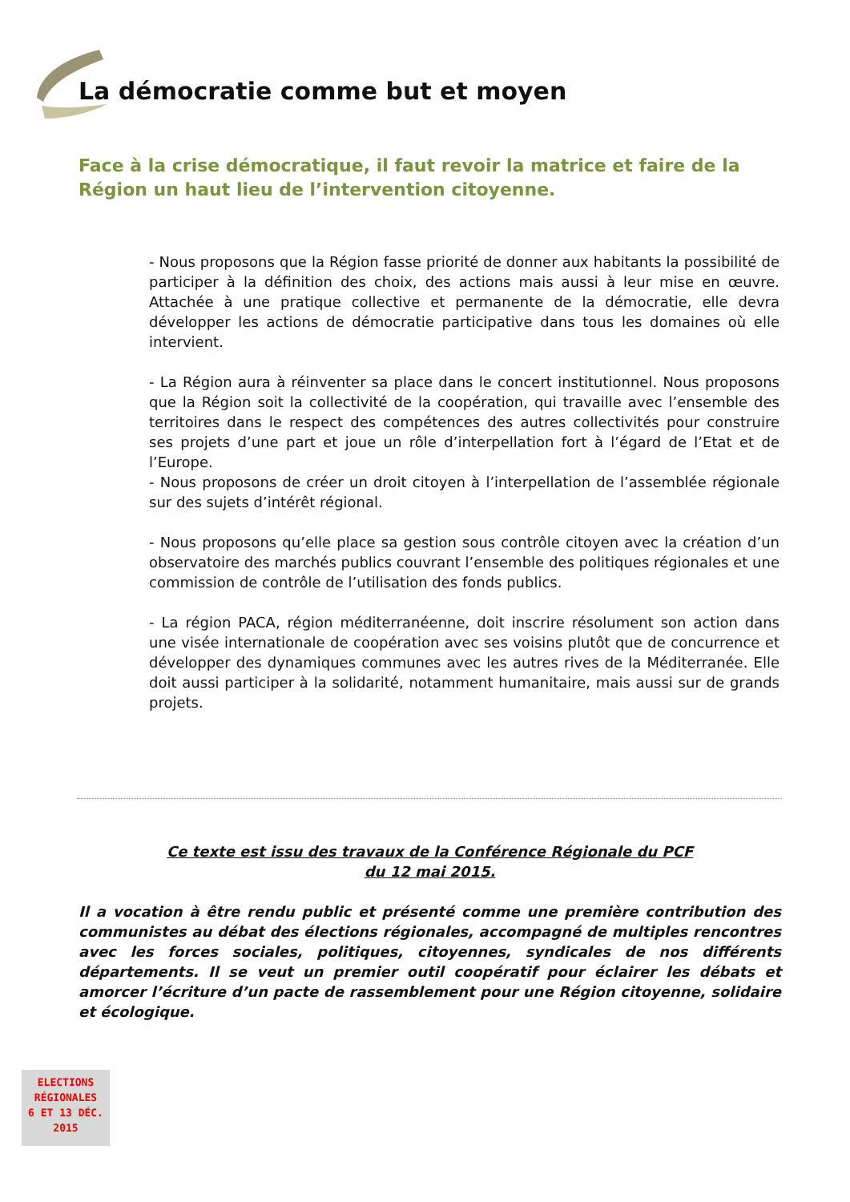La démocratie comme but et moyen
Face à la crise démocratique, il faut revoir la matrice et faire de la Région un haut lieu de l’intervention citoyenne.
- Nous proposons que la Région fasse priorité de donner aux habitants la possibilité de participer à la définition des choix, des actions mais aussi à leur mise en œuvre. Attachée à une pratique collective et permanente de la démocratie, elle devra développer les actions de démocratie participative dans tous les domaines où elle intervient.
- La Région aura à réinventer sa place dans le concert institutionnel. Nous proposons que la Région soit la collectivité de la coopération, qui travaille avec l’ensemble des territoires dans le respect des compétences des autres collectivités pour construire ses projets d’une part et joue un rôle d’interpellation fort à l’égard de l’Etat et de l’Europe.
- Nous proposons de créer un droit citoyen à l’interpellation de l’assemblée régionale sur des sujets d’intérêt régional.
- Nous proposons qu’elle place sa gestion sous contrôle citoyen avec la création d’un observatoire des marchés publics couvrant l’ensemble des politiques régionales et une commission de contrôle de l’utilisation des fonds publics.
- La région PACA, région méditerranéenne, doit inscrire résolument son action dans une visée internationale de coopération avec ses voisins plutôt que de concurrence et développer des dynamiques communes avec les autres rives de la Méditerranée. Elle doit aussi participer à la solidarité, notamment humanitaire, mais aussi sur de grands projets.
Ce texte est issu des travaux de la Conférence Régionale du PCF
du 12 mai 2015.
Il a vocation à être rendu public et présenté comme une première contribution des communistes au débat des élections régionales, accompagné de multiples rencontres avec les forces sociales, politiques, citoyennes, syndicales de nos différents départements. Il se veut un premier outil coopératif pour éclairer les débats et amorcer l’écriture d’un pacte de rassemblement pour une Région citoyenne, solidaire et écologique.
ELECTIONS
RÉGIONALES
6 ET 13 DÉC.
2015